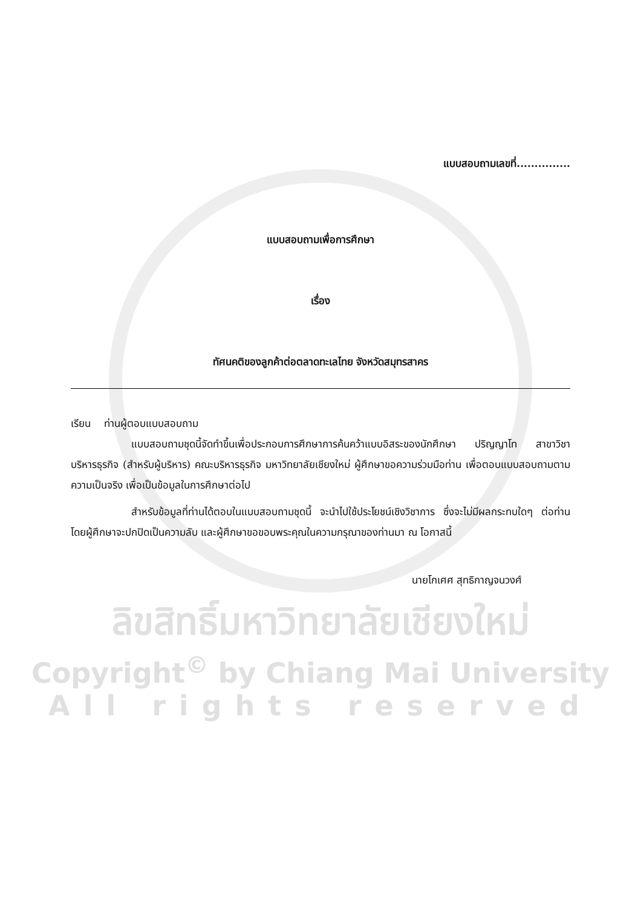แบบสอบถามเลขที่...............
แบบสอบถามเพื่อการศึกษา
เรื่อง
ทัศนคติของลูกค้าต่อตลาดทะเลไทย จังหวัดสมุทรสาคร
เรียน ท่านผู้ตอบแบบสอบถาม
แบบสอบถามชุดนี้จัดทำขึ้นเพื่อประกอบการศึกษาการค้นคว้าแบบอิสระของนักศึกษา ปริญญาโท สาขาวิชาบริหารธุรกิจ (สำหรับผู้บริหาร) คณะบริหารธุรกิจ มหาวิทยาลัยเชียงใหม่ ผู้ศึกษาขอความร่วมมือท่าน เพื่อตอบแบบสอบถามตามความเป็นจริง เพื่อเป็นข้อมูลในการศึกษาต่อไป
สำหรับข้อมูลที่ท่านได้ตอบในแบบสอบถามชุดนี้ จะนำไปใช้ประโยชน์เชิงวิชาการ ซึ่งจะไม่มีผลกระทบใดๆ ต่อท่าน โดยผู้ศึกษาจะปกปิดเป็นความลับ และผู้ศึกษาขอขอบพระคุณในความกรุณาของท่านมา ณ โอกาสนี้
นายโกเศศ สุทธิกาญจนวงศ์
ลิขสิทธิ์มหาวิทยาลัยเชียงใหม่
Copyright<sup>©</sup> by Chiang Mai University
All rights reserved